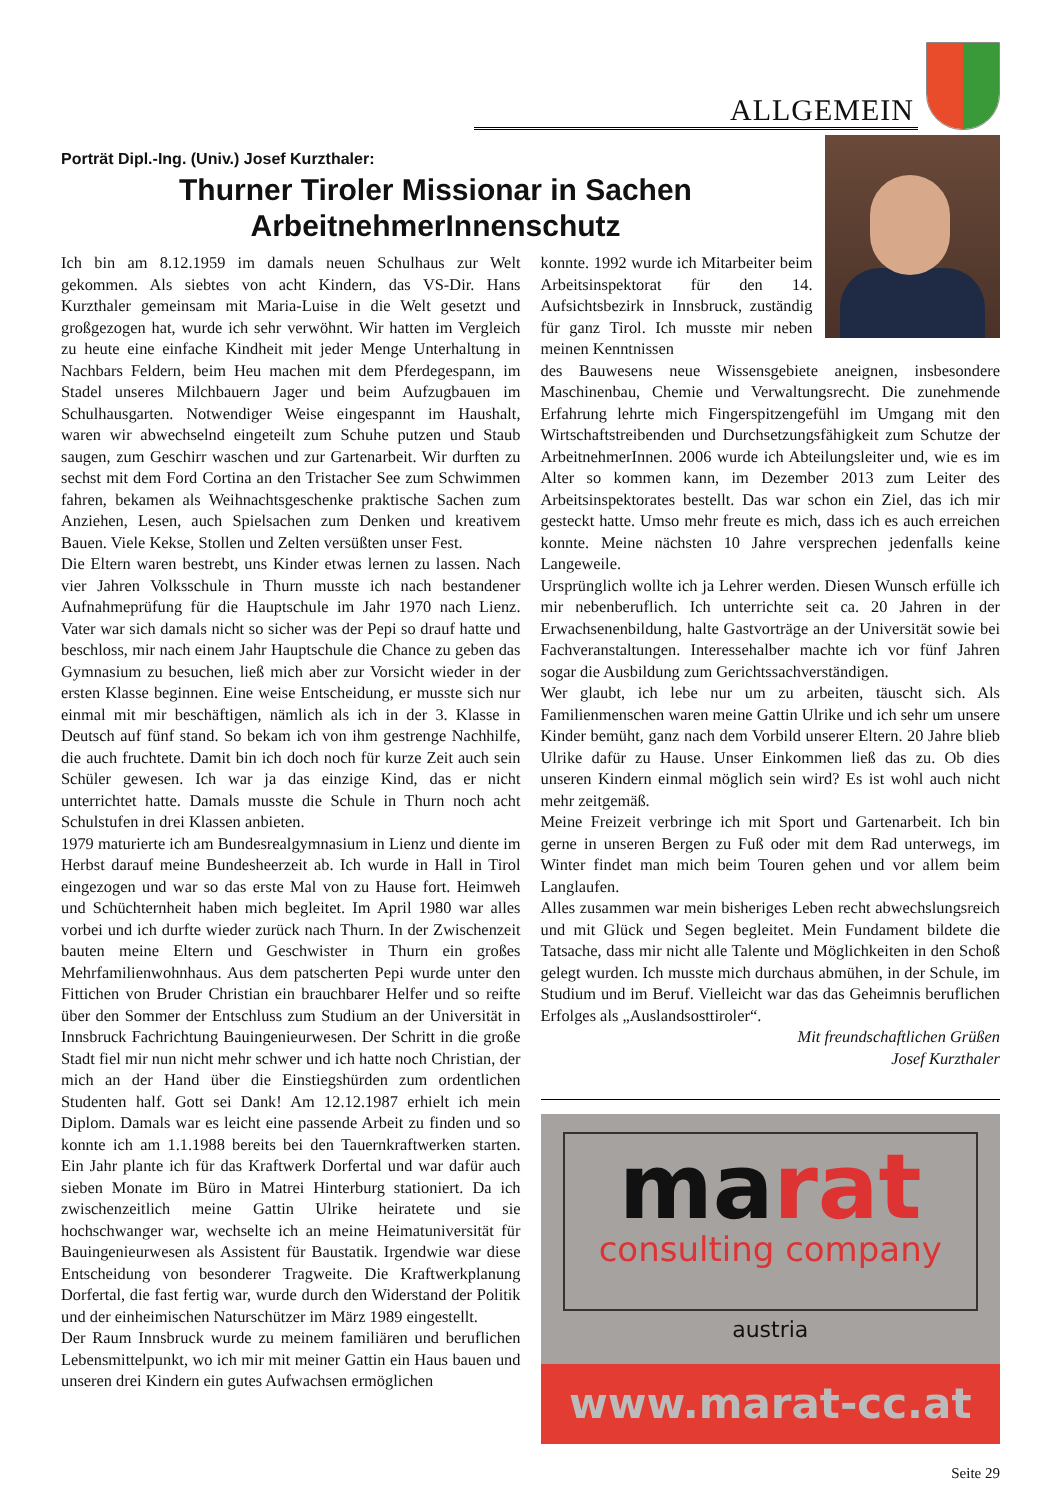ALLGEMEIN
Porträt Dipl.-Ing. (Univ.) Josef Kurzthaler:
Thurner Tiroler Missionar in Sachen ArbeitnehmerInnenschutz
Ich bin am 8.12.1959 im damals neuen Schulhaus zur Welt gekommen. Als siebtes von acht Kindern, das VS-Dir. Hans Kurzthaler gemeinsam mit Maria-Luise in die Welt gesetzt und großgezogen hat, wurde ich sehr verwöhnt. Wir hatten im Vergleich zu heute eine einfache Kindheit mit jeder Menge Unterhaltung in Nachbars Feldern, beim Heu machen mit dem Pferdegespann, im Stadel unseres Milchbauern Jager und beim Aufzugbauen im Schulhausgarten. Notwendiger Weise eingespannt im Haushalt, waren wir abwechselnd eingeteilt zum Schuhe putzen und Staub saugen, zum Geschirr waschen und zur Gartenarbeit. Wir durften zu sechst mit dem Ford Cortina an den Tristacher See zum Schwimmen fahren, bekamen als Weihnachtsgeschenke praktische Sachen zum Anziehen, Lesen, auch Spielsachen zum Denken und kreativem Bauen. Viele Kekse, Stollen und Zelten versüßten unser Fest.
Die Eltern waren bestrebt, uns Kinder etwas lernen zu lassen. Nach vier Jahren Volksschule in Thurn musste ich nach bestandener Aufnahmeprüfung für die Hauptschule im Jahr 1970 nach Lienz. Vater war sich damals nicht so sicher was der Pepi so drauf hatte und beschloss, mir nach einem Jahr Hauptschule die Chance zu geben das Gymnasium zu besuchen, ließ mich aber zur Vorsicht wieder in der ersten Klasse beginnen. Eine weise Entscheidung, er musste sich nur einmal mit mir beschäftigen, nämlich als ich in der 3. Klasse in Deutsch auf fünf stand. So bekam ich von ihm gestrenge Nachhilfe, die auch fruchtete. Damit bin ich doch noch für kurze Zeit auch sein Schüler gewesen. Ich war ja das einzige Kind, das er nicht unterrichtet hatte. Damals musste die Schule in Thurn noch acht Schulstufen in drei Klassen anbieten.
1979 maturierte ich am Bundesrealgymnasium in Lienz und diente im Herbst darauf meine Bundesheerzeit ab. Ich wurde in Hall in Tirol eingezogen und war so das erste Mal von zu Hause fort. Heimweh und Schüchternheit haben mich begleitet. Im April 1980 war alles vorbei und ich durfte wieder zurück nach Thurn. In der Zwischenzeit bauten meine Eltern und Geschwister in Thurn ein großes Mehrfamilienwohnhaus. Aus dem patscherten Pepi wurde unter den Fittichen von Bruder Christian ein brauchbarer Helfer und so reifte über den Sommer der Entschluss zum Studium an der Universität in Innsbruck Fachrichtung Bauingenieurwesen. Der Schritt in die große Stadt fiel mir nun nicht mehr schwer und ich hatte noch Christian, der mich an der Hand über die Einstiegshürden zum ordentlichen Studenten half. Gott sei Dank! Am 12.12.1987 erhielt ich mein Diplom. Damals war es leicht eine passende Arbeit zu finden und so konnte ich am 1.1.1988 bereits bei den Tauernkraftwerken starten. Ein Jahr plante ich für das Kraftwerk Dorfertal und war dafür auch sieben Monate im Büro in Matrei Hinterburg stationiert. Da ich zwischenzeitlich meine Gattin Ulrike heiratete und sie hochschwanger war, wechselte ich an meine Heimatuniversität für Bauingenieurwesen als Assistent für Baustatik. Irgendwie war diese Entscheidung von besonderer Tragweite. Die Kraftwerkplanung Dorfertal, die fast fertig war, wurde durch den Widerstand der Politik und der einheimischen Naturschützer im März 1989 eingestellt.
Der Raum Innsbruck wurde zu meinem familiären und beruflichen Lebensmittelpunkt, wo ich mir mit meiner Gattin ein Haus bauen und unseren drei Kindern ein gutes Aufwachsen ermöglichen
konnte. 1992 wurde ich Mitarbeiter beim Arbeitsinspektorat für den 14. Aufsichtsbezirk in Innsbruck, zuständig für ganz Tirol. Ich musste mir neben meinen Kenntnissen
des Bauwesens neue Wissensgebiete aneignen, insbesondere Maschinenbau, Chemie und Verwaltungsrecht. Die zunehmende Erfahrung lehrte mich Fingerspitzengefühl im Umgang mit den Wirtschaftstreibenden und Durchsetzungsfähigkeit zum Schutze der ArbeitnehmerInnen. 2006 wurde ich Abteilungsleiter und, wie es im Alter so kommen kann, im Dezember 2013 zum Leiter des Arbeitsinspektorates bestellt. Das war schon ein Ziel, das ich mir gesteckt hatte. Umso mehr freute es mich, dass ich es auch erreichen konnte. Meine nächsten 10 Jahre versprechen jedenfalls keine Langeweile.
Ursprünglich wollte ich ja Lehrer werden. Diesen Wunsch erfülle ich mir nebenberuflich. Ich unterrichte seit ca. 20 Jahren in der Erwachsenenbildung, halte Gastvorträge an der Universität sowie bei Fachveranstaltungen. Interessehalber machte ich vor fünf Jahren sogar die Ausbildung zum Gerichtssachverständigen.
Wer glaubt, ich lebe nur um zu arbeiten, täuscht sich. Als Familienmenschen waren meine Gattin Ulrike und ich sehr um unsere Kinder bemüht, ganz nach dem Vorbild unserer Eltern. 20 Jahre blieb Ulrike dafür zu Hause. Unser Einkommen ließ das zu. Ob dies unseren Kindern einmal möglich sein wird? Es ist wohl auch nicht mehr zeitgemäß.
Meine Freizeit verbringe ich mit Sport und Gartenarbeit. Ich bin gerne in unseren Bergen zu Fuß oder mit dem Rad unterwegs, im Winter findet man mich beim Touren gehen und vor allem beim Langlaufen.
Alles zusammen war mein bisheriges Leben recht abwechslungsreich und mit Glück und Segen begleitet. Mein Fundament bildete die Tatsache, dass mir nicht alle Talente und Möglichkeiten in den Schoß gelegt wurden. Ich musste mich durchaus abmühen, in der Schule, im Studium und im Beruf. Vielleicht war das das Geheimnis beruflichen Erfolges als „Auslandsosttiroler“.
Mit freundschaftlichen Grüßen
Josef Kurzthaler
marat
consulting company
austria
www.marat-cc.at
Seite 29